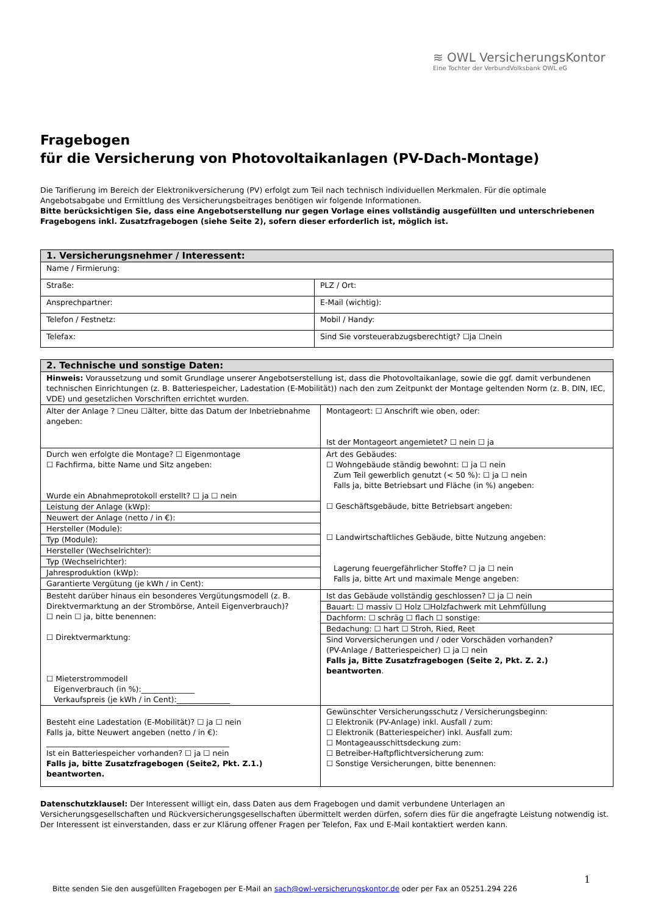≋ OWL VersicherungsKontor
Eine Tochter der VerbundVolksbank OWL eG
Fragebogen
für die Versicherung von Photovoltaikanlagen (PV-Dach-Montage)
Die Tarifierung im Bereich der Elektronikversicherung (PV) erfolgt zum Teil nach technisch individuellen Merkmalen. Für die optimale Angebotsabgabe und Ermittlung des Versicherungsbeitrages benötigen wir folgende Informationen.
Bitte berücksichtigen Sie, dass eine Angebotserstellung nur gegen Vorlage eines vollständig ausgefüllten und unterschriebenen Fragebogens inkl. Zusatzfragebogen (siehe Seite 2), sofern dieser erforderlich ist, möglich ist.
| 1. Versicherungsnehmer / Interessent: | |
| Name / Firmierung: | |
| Straße: | PLZ / Ort: |
| Ansprechpartner: | E-Mail (wichtig): |
| Telefon / Festnetz: | Mobil / Handy: |
| Telefax: | Sind Sie vorsteuerabzugsberechtigt? ☐ja ☐nein |
| 2. Technische und sonstige Daten: | |
| Hinweis: Voraussetzung und somit Grundlage unserer Angebotserstellung ist, dass die Photovoltaikanlage, sowie die ggf. damit verbundenen technischen Einrichtungen (z. B. Batteriespeicher, Ladestation (E-Mobilität)) nach den zum Zeitpunkt der Montage geltenden Norm (z. B. DIN, IEC, VDE) und gesetzlichen Vorschriften errichtet wurden. | |
| Alter der Anlage ? ☐neu ☐älter, bitte das Datum der Inbetriebnahme angeben: | Montageort: ☐ Anschrift wie oben, oder: Ist der Montageort angemietet? ☐ nein ☐ ja |
| Durch wen erfolgte die Montage? ☐ Eigenmontage ☐ Fachfirma, bitte Name und Sitz angeben: Wurde ein Abnahmeprotokoll erstellt? ☐ ja ☐ nein Leistung der Anlage (kWp): Neuwert der Anlage (netto / in €): Hersteller (Module): Typ (Module): Hersteller (Wechselrichter): Typ (Wechselrichter): Jahresproduktion (kWp): Garantierte Vergütung (je kWh / in Cent): | Art des Gebäudes: ☐ Wohngebäude ständig bewohnt: ☐ ja ☐ nein Zum Teil gewerblich genutzt (< 50 %): ☐ ja ☐ nein Falls ja, bitte Betriebsart und Fläche (in %) angeben: ☐ Geschäftsgebäude, bitte Betriebsart angeben: ☐ Landwirtschaftliches Gebäude, bitte Nutzung angeben: Lagerung feuergefährlicher Stoffe? ☐ ja ☐ nein Falls ja, bitte Art und maximale Menge angeben: |
| Besteht darüber hinaus ein besonderes Vergütungsmodell (z. B. Direktvermarktung an der Strombörse, Anteil Eigenverbrauch)? ☐ nein ☐ ja, bitte benennen: ☐ Direktvermarktung: ☐ Mieterstrommodell Eigenverbrauch (in %):______________ Verkaufspreis (je kWh / in Cent):______________ | Ist das Gebäude vollständig geschlossen? ☐ ja ☐ nein Bauart: ☐ massiv ☐ Holz ☐Holzfachwerk mit Lehmfüllung Dachform: ☐ schräg ☐ flach ☐ sonstige: Bedachung: ☐ hart ☐ Stroh, Ried, Reet Sind Vorversicherungen und / oder Vorschäden vorhanden? (PV-Anlage / Batteriespeicher) ☐ ja ☐ nein Falls ja, Bitte Zusatzfragebogen (Seite 2, Pkt. Z. 2.) beantworten . |
| Besteht eine Ladestation (E-Mobilität)? ☐ ja ☐ nein Falls ja, bitte Neuwert angeben (netto / in €): ________________________________________________ Ist ein Batteriespeicher vorhanden? ☐ ja ☐ nein Falls ja, bitte Zusatzfragebogen (Seite2, Pkt. Z.1.) beantworten. | Gewünschter Versicherungsschutz / Versicherungsbeginn: ☐ Elektronik (PV-Anlage) inkl. Ausfall / zum: ☐ Elektronik (Batteriespeicher) inkl. Ausfall zum: ☐ Montageausschittsdeckung zum: ☐ Betreiber-Haftpflichtversicherung zum: ☐ Sonstige Versicherungen, bitte benennen: |
Datenschutzklausel: Der Interessent willigt ein, dass Daten aus dem Fragebogen und damit verbundene Unterlagen an Versicherungsgesellschaften und Rückversicherungsgesellschaften übermittelt werden dürfen, sofern dies für die angefragte Leistung notwendig ist. Der Interessent ist einverstanden, dass er zur Klärung offener Fragen per Telefon, Fax und E-Mail kontaktiert werden kann.
1
Bitte senden Sie den ausgefüllten Fragebogen per E-Mail an sach@owl-versicherungskontor.de oder per Fax an 05251.294 226